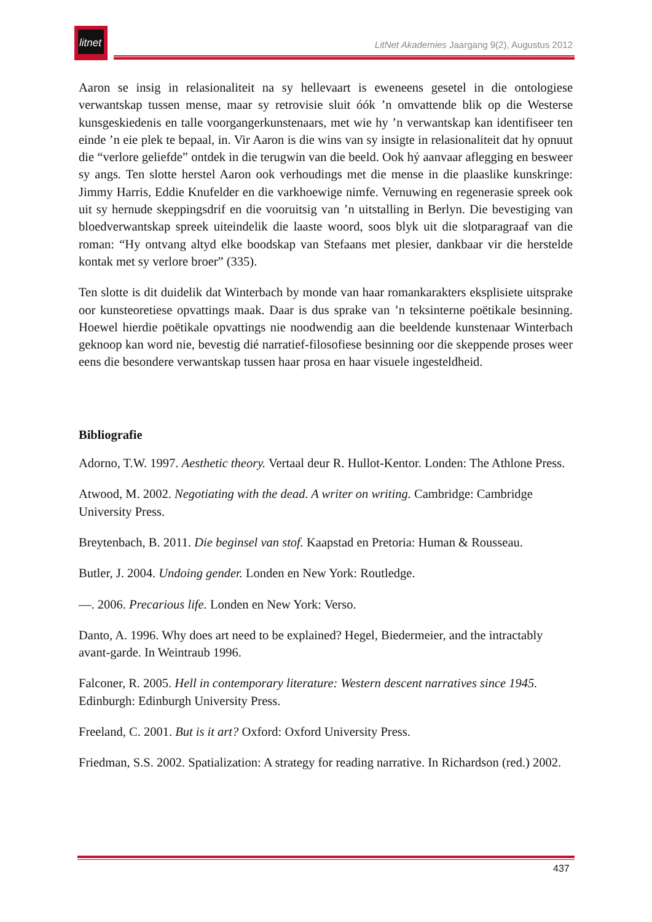litnet
LitNet Akademies Jaargang 9(2), Augustus 2012
Aaron se insig in relasionaliteit na sy hellevaart is eweneens gesetel in die ontologiese verwantskap tussen mense, maar sy retrovisie sluit óók ’n omvattende blik op die Westerse kunsgeskiedenis en talle voorgangerkunstenaars, met wie hy ’n verwantskap kan identifiseer ten einde ’n eie plek te bepaal, in. Vir Aaron is die wins van sy insigte in relasionaliteit dat hy opnuut die “verlore geliefde” ontdek in die terugwin van die beeld. Ook hý aanvaar aflegging en besweer sy angs. Ten slotte herstel Aaron ook verhoudings met die mense in die plaaslike kunskringe: Jimmy Harris, Eddie Knufelder en die varkhoewige nimfe. Vernuwing en regenerasie spreek ook uit sy hernude skeppingsdrif en die vooruitsig van ’n uitstalling in Berlyn. Die bevestiging van bloedverwantskap spreek uiteindelik die laaste woord, soos blyk uit die slotparagraaf van die roman: “Hy ontvang altyd elke boodskap van Stefaans met plesier, dankbaar vir die herstelde kontak met sy verlore broer” (335).
Ten slotte is dit duidelik dat Winterbach by monde van haar romankarakters eksplisiete uitsprake oor kunsteoretiese opvattings maak. Daar is dus sprake van ’n teksinterne poëtikale besinning. Hoewel hierdie poëtikale opvattings nie noodwendig aan die beeldende kunstenaar Winterbach geknoop kan word nie, bevestig dié narratief-filosofiese besinning oor die skeppende proses weer eens die besondere verwantskap tussen haar prosa en haar visuele ingesteldheid.
Bibliografie
Adorno, T.W. 1997. Aesthetic theory. Vertaal deur R. Hullot-Kentor. Londen: The Athlone Press.
Atwood, M. 2002. Negotiating with the dead. A writer on writing. Cambridge: Cambridge University Press.
Breytenbach, B. 2011. Die beginsel van stof. Kaapstad en Pretoria: Human & Rousseau.
Butler, J. 2004. Undoing gender. Londen en New York: Routledge.
—. 2006. Precarious life. Londen en New York: Verso.
Danto, A. 1996. Why does art need to be explained? Hegel, Biedermeier, and the intractably avant-garde. In Weintraub 1996.
Falconer, R. 2005. Hell in contemporary literature: Western descent narratives since 1945. Edinburgh: Edinburgh University Press.
Freeland, C. 2001. But is it art? Oxford: Oxford University Press.
Friedman, S.S. 2002. Spatialization: A strategy for reading narrative. In Richardson (red.) 2002.
437